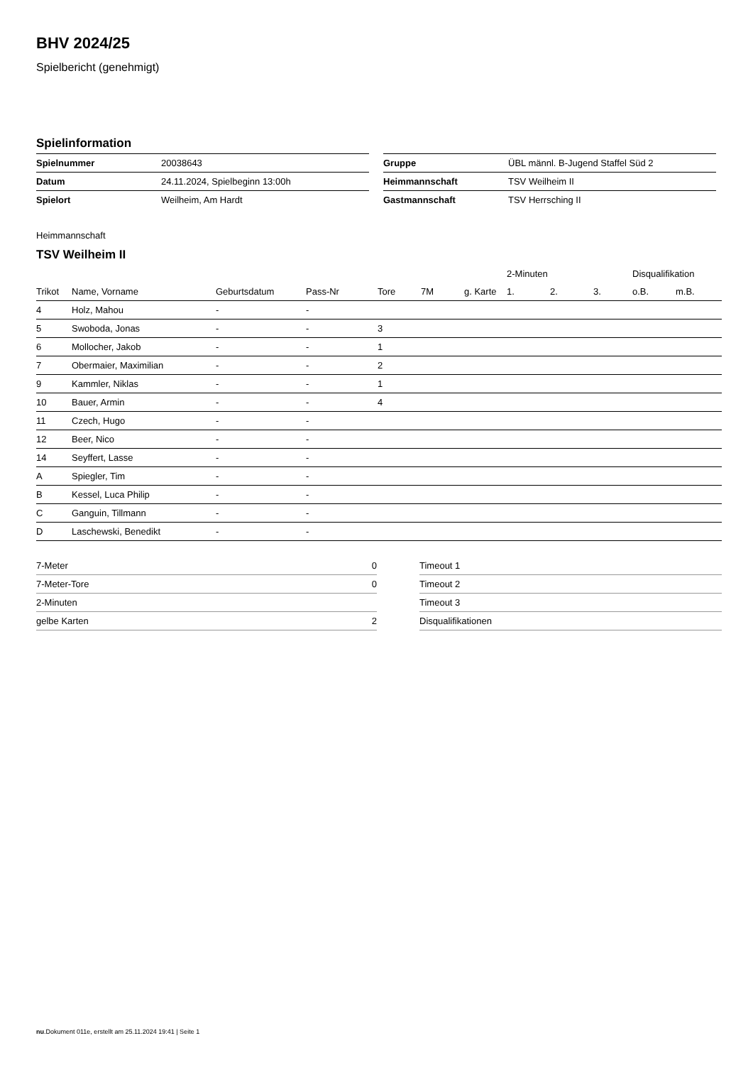BHV 2024/25
Spielbericht (genehmigt)
Spielinformation
| Spielnummer | 20038643 |
| Datum | 24.11.2024, Spielbeginn 13:00h |
| Spielort | Weilheim, Am Hardt |
| Gruppe | ÜBL männl. B-Jugend Staffel Süd 2 |
| Heimmannschaft | TSV Weilheim II |
| Gastmannschaft | TSV Herrsching II |
Heimmannschaft
TSV Weilheim II
| | | | | | | | 2-Minuten | | | Disqualifikation | |
| --- | --- | --- | --- | --- | --- | --- | --- | --- | --- | --- | --- |
| Trikot | Name, Vorname | Geburtsdatum | Pass-Nr | Tore | 7M | g. Karte | 1. | 2. | 3. | o.B. | m.B. |
| 4 | Holz, Mahou | - | - | | | | | | | | |
| 5 | Swoboda, Jonas | - | - | 3 | | | | | | | |
| 6 | Mollocher, Jakob | - | - | 1 | | | | | | | |
| 7 | Obermaier, Maximilian | - | - | 2 | | | | | | | |
| 9 | Kammler, Niklas | - | - | 1 | | | | | | | |
| 10 | Bauer, Armin | - | - | 4 | | | | | | | |
| 11 | Czech, Hugo | - | - | | | | | | | | |
| 12 | Beer, Nico | - | - | | | | | | | | |
| 14 | Seyffert, Lasse | - | - | | | | | | | | |
| A | Spiegler, Tim | - | - | | | | | | | | |
| B | Kessel, Luca Philip | - | - | | | | | | | | |
| C | Ganguin, Tillmann | - | - | | | | | | | | |
| D | Laschewski, Benedikt | - | - | | | | | | | | |
| 7-Meter | 0 |
| 7-Meter-Tore | 0 |
| 2-Minuten | |
| gelbe Karten | 2 |
| Timeout 1 |
| Timeout 2 |
| Timeout 3 |
| Disqualifikationen |
nu.Dokument 011e, erstellt am 25.11.2024 19:41 | Seite 1